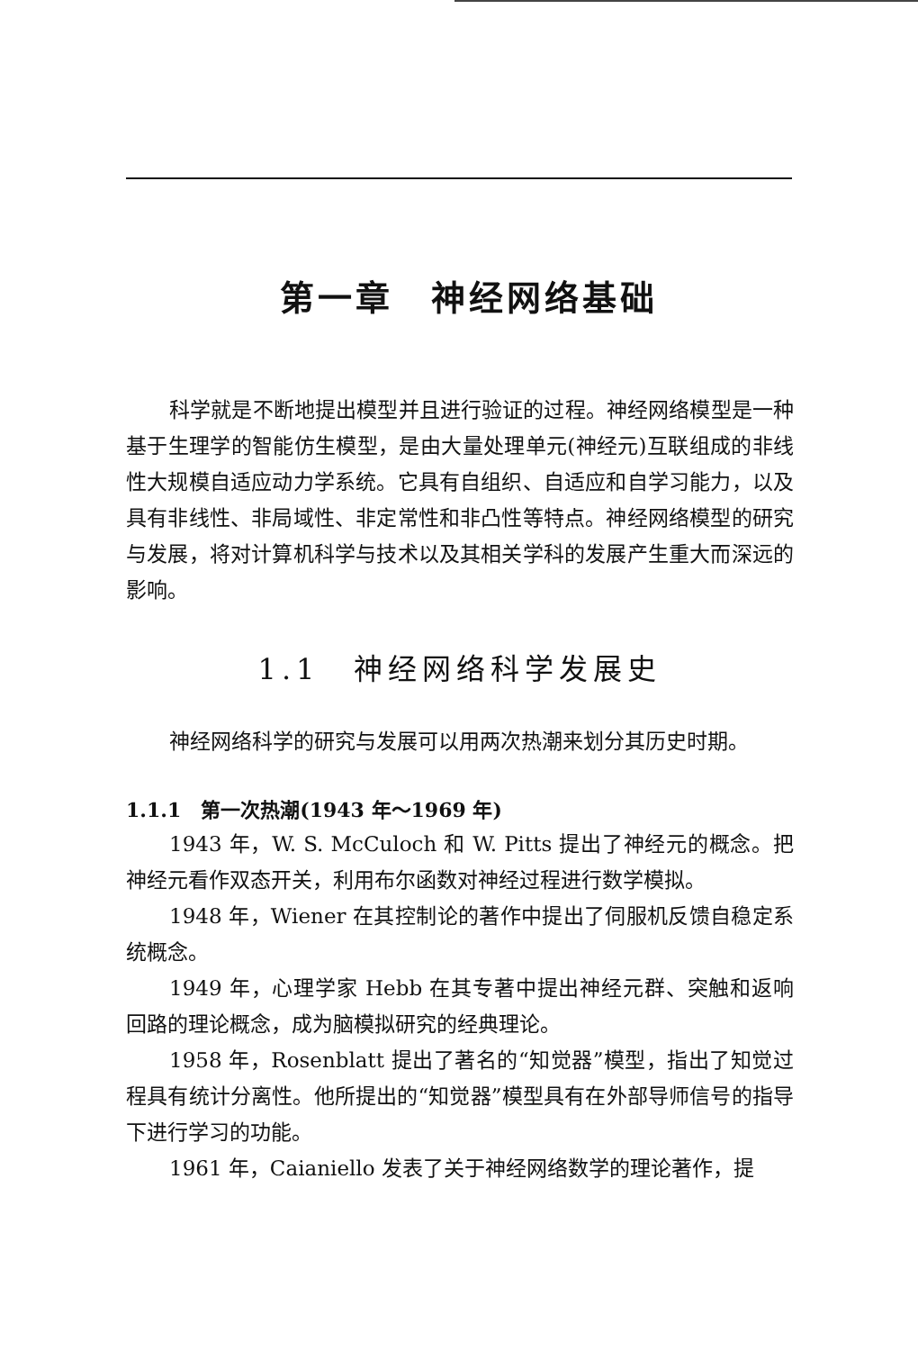第一章　神经网络基础
科学就是不断地提出模型并且进行验证的过程。神经网络模型是一种基于生理学的智能仿生模型，是由大量处理单元(神经元)互联组成的非线性大规模自适应动力学系统。它具有自组织、自适应和自学习能力，以及具有非线性、非局域性、非定常性和非凸性等特点。神经网络模型的研究与发展，将对计算机科学与技术以及其相关学科的发展产生重大而深远的影响。
1.1　神经网络科学发展史
神经网络科学的研究与发展可以用两次热潮来划分其历史时期。
1.1.1　第一次热潮(1943 年～1969 年)
1943 年，W. S. McCuloch 和 W. Pitts 提出了神经元的概念。把神经元看作双态开关，利用布尔函数对神经过程进行数学模拟。
1948 年，Wiener 在其控制论的著作中提出了伺服机反馈自稳定系统概念。
1949 年，心理学家 Hebb 在其专著中提出神经元群、突触和返响回路的理论概念，成为脑模拟研究的经典理论。
1958 年，Rosenblatt 提出了著名的“知觉器”模型，指出了知觉过程具有统计分离性。他所提出的“知觉器”模型具有在外部导师信号的指导下进行学习的功能。
1961 年，Caianiello 发表了关于神经网络数学的理论著作，提